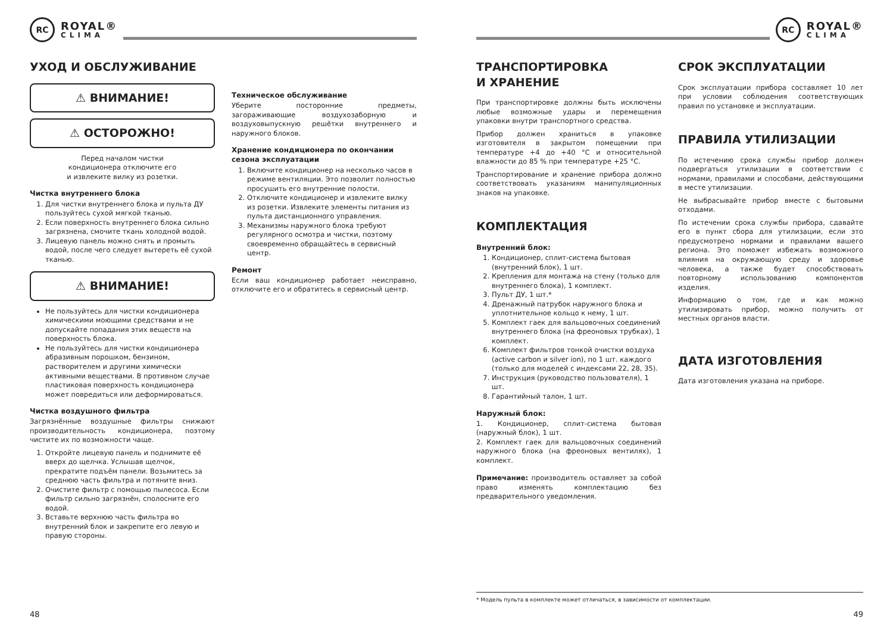RC
ROYAL®
CLIMA
УХОД И ОБСЛУЖИВАНИЕ
⚠ ВНИМАНИЕ!
⚠ ОСТОРОЖНО!
Перед началом чистки
кондиционера отключите его
и извлеките вилку из розетки.
Чистка внутреннего блока
1. Для чистки внутреннего блока и пульта ДУ пользуйтесь сухой мягкой тканью.
2. Если поверхность внутреннего блока сильно загрязнена, смочите ткань холодной водой.
3. Лицевую панель можно снять и промыть водой, после чего следует вытереть её сухой тканью.
⚠ ВНИМАНИЕ!
Не пользуйтесь для чистки кондиционера химическими моющими средствами и не допускайте попадания этих веществ на поверхность блока.
Не пользуйтесь для чистки кондиционера абразивным порошком, бензином, растворителем и другими химически активными веществами. В противном случае пластиковая поверхность кондиционера может повредиться или деформироваться.
Чистка воздушного фильтра
Загрязнённые воздушные фильтры снижают производительность кондиционера, поэтому чистите их по возможности чаще.
1. Откройте лицевую панель и поднимите её вверх до щелчка. Услышав щелчок, прекратите подъём панели. Возьмитесь за среднюю часть фильтра и потяните вниз.
2. Очистите фильтр с помощью пылесоса. Если фильтр сильно загрязнён, сполосните его водой.
3. Вставьте верхнюю часть фильтра во внутренний блок и закрепите его левую и правую стороны.
Техническое обслуживание
Уберите посторонние предметы, загораживающие воздухозаборную и воздуховыпускную решётки внутреннего и наружного блоков.
Хранение кондиционера по окончании сезона эксплуатации
1. Включите кондиционер на несколько часов в режиме вентиляции. Это позволит полностью просушить его внутренние полости.
2. Отключите кондиционер и извлеките вилку из розетки. Извлеките элементы питания из пульта дистанционного управления.
3. Механизмы наружного блока требуют регулярного осмотра и чистки, поэтому своевременно обращайтесь в сервисный центр.
Ремонт
Если ваш кондиционер работает неисправно, отключите его и обратитесь в сервисный центр.
48
RC
ROYAL®
CLIMA
ТРАНСПОРТИРОВКА
И ХРАНЕНИЕ
При транспортировке должны быть исключены любые возможные удары и перемещения упаковки внутри транспортного средства.
Прибор должен храниться в упаковке изготовителя в закрытом помещении при температуре +4 до +40 °C и относительной влажности до 85 % при температуре +25 °C.
Транспортирование и хранение прибора должно соответствовать указаниям манипуляционных знаков на упаковке.
КОМПЛЕКТАЦИЯ
Внутренний блок:
1. Кондиционер, сплит-система бытовая (внутренний блок), 1 шт.
2. Крепления для монтажа на стену (только для внутреннего блока), 1 комплект.
3. Пульт ДУ, 1 шт.*
4. Дренажный патрубок наружного блока и уплотнительное кольцо к нему, 1 шт.
5. Комплект гаек для вальцовочных соединений внутреннего блока (на фреоновых трубках), 1 комплект.
6. Комплект фильтров тонкой очистки воздуха (active carbon и silver ion), по 1 шт. каждого (только для моделей с индексами 22, 28, 35).
7. Инструкция (руководство пользователя), 1 шт.
8. Гарантийный талон, 1 шт.
Наружный блок:
1. Кондиционер, сплит-система бытовая (наружный блок), 1 шт.
2. Комплект гаек для вальцовочных соединений наружного блока (на фреоновых вентилях), 1 комплект.
Примечание: производитель оставляет за собой право изменять комплектацию без предварительного уведомления.
СРОК ЭКСПЛУАТАЦИИ
Срок эксплуатации прибора составляет 10 лет при условии соблюдения соответствующих правил по установке и эксплуатации.
ПРАВИЛА УТИЛИЗАЦИИ
По истечению срока службы прибор должен подвергаться утилизации в соответствии с нормами, правилами и способами, действующими в месте утилизации.
Не выбрасывайте прибор вместе с бытовыми отходами.
По истечении срока службы прибора, сдавайте его в пункт сбора для утилизации, если это предусмотрено нормами и правилами вашего региона. Это поможет избежать возможного влияния на окружающую среду и здоровье человека, а также будет способствовать повторному использованию компонентов изделия.
Информацию о том, где и как можно утилизировать прибор, можно получить от местных органов власти.
ДАТА ИЗГОТОВЛЕНИЯ
Дата изготовления указана на приборе.
* Модель пульта в комплекте может отличаться, в зависимости от комплектации.
49